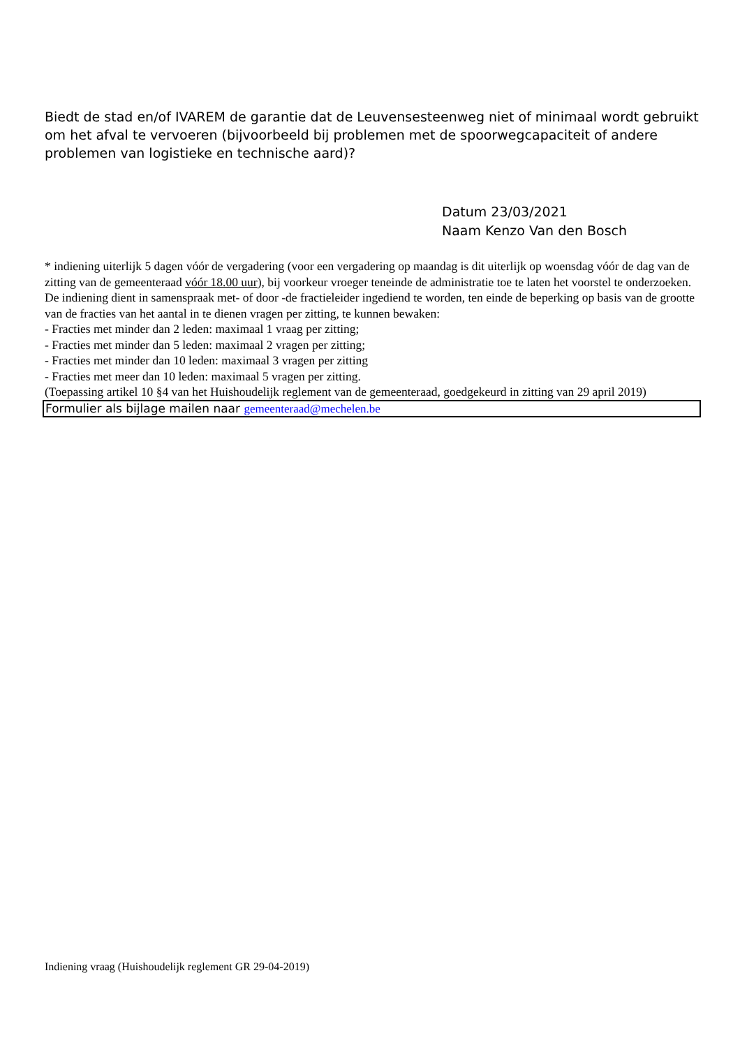Biedt de stad en/of IVAREM de garantie dat de Leuvensesteenweg niet of minimaal wordt gebruikt om het afval te vervoeren (bijvoorbeeld bij problemen met de spoorwegcapaciteit of andere problemen van logistieke en technische aard)?
Datum 23/03/2021
Naam Kenzo Van den Bosch
* indiening uiterlijk 5 dagen vóór de vergadering (voor een vergadering op maandag is dit uiterlijk op woensdag vóór de dag van de zitting van de gemeenteraad vóór 18.00 uur), bij voorkeur vroeger teneinde de administratie toe te laten het voorstel te onderzoeken.
De indiening dient in samenspraak met- of door -de fractieleider ingediend te worden, ten einde de beperking op basis van de grootte van de fracties van het aantal in te dienen vragen per zitting, te kunnen bewaken:
- Fracties met minder dan 2 leden: maximaal 1 vraag per zitting;
- Fracties met minder dan 5 leden: maximaal 2 vragen per zitting;
- Fracties met minder dan 10 leden: maximaal 3 vragen per zitting
- Fracties met meer dan 10 leden: maximaal 5 vragen per zitting.
(Toepassing artikel 10 §4 van het Huishoudelijk reglement van de gemeenteraad, goedgekeurd in zitting van 29 april 2019)
Formulier als bijlage mailen naar gemeenteraad@mechelen.be
Indiening vraag (Huishoudelijk reglement GR 29-04-2019)